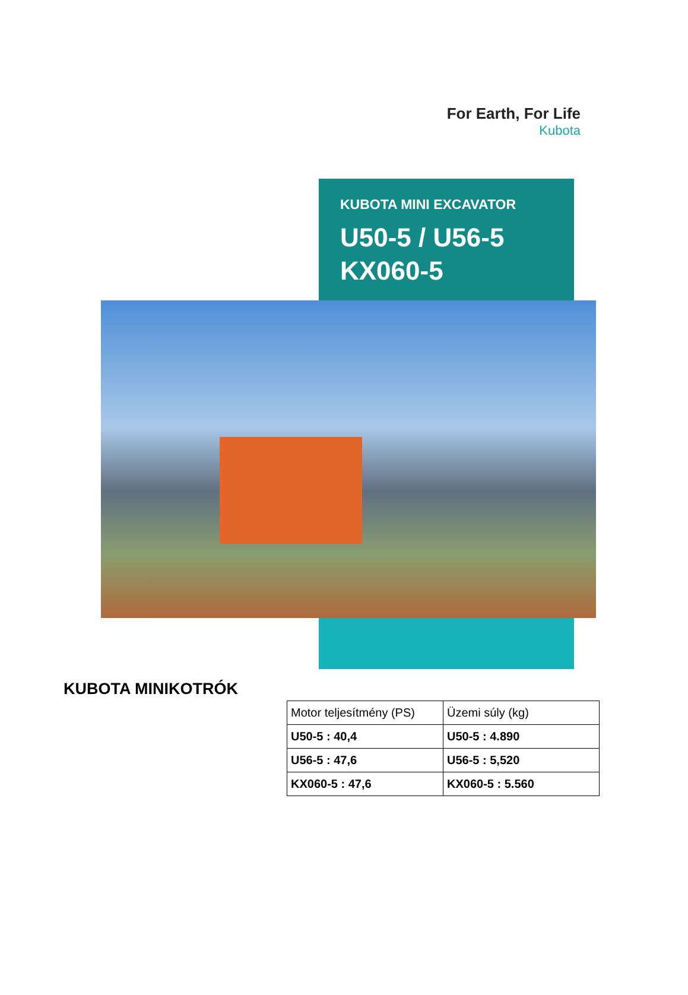For Earth, For Life
Kubota
KUBOTA MINI EXCAVATOR
U50-5 / U56-5
KX060-5
KUBOTA MINIKOTRÓK
| Motor teljesítmény (PS) | Üzemi súly (kg) |
| --- | --- |
| U50-5 : 40,4 | U50-5 : 4.890 |
| U56-5 : 47,6 | U56-5 : 5,520 |
| KX060-5 : 47,6 | KX060-5 : 5.560 |